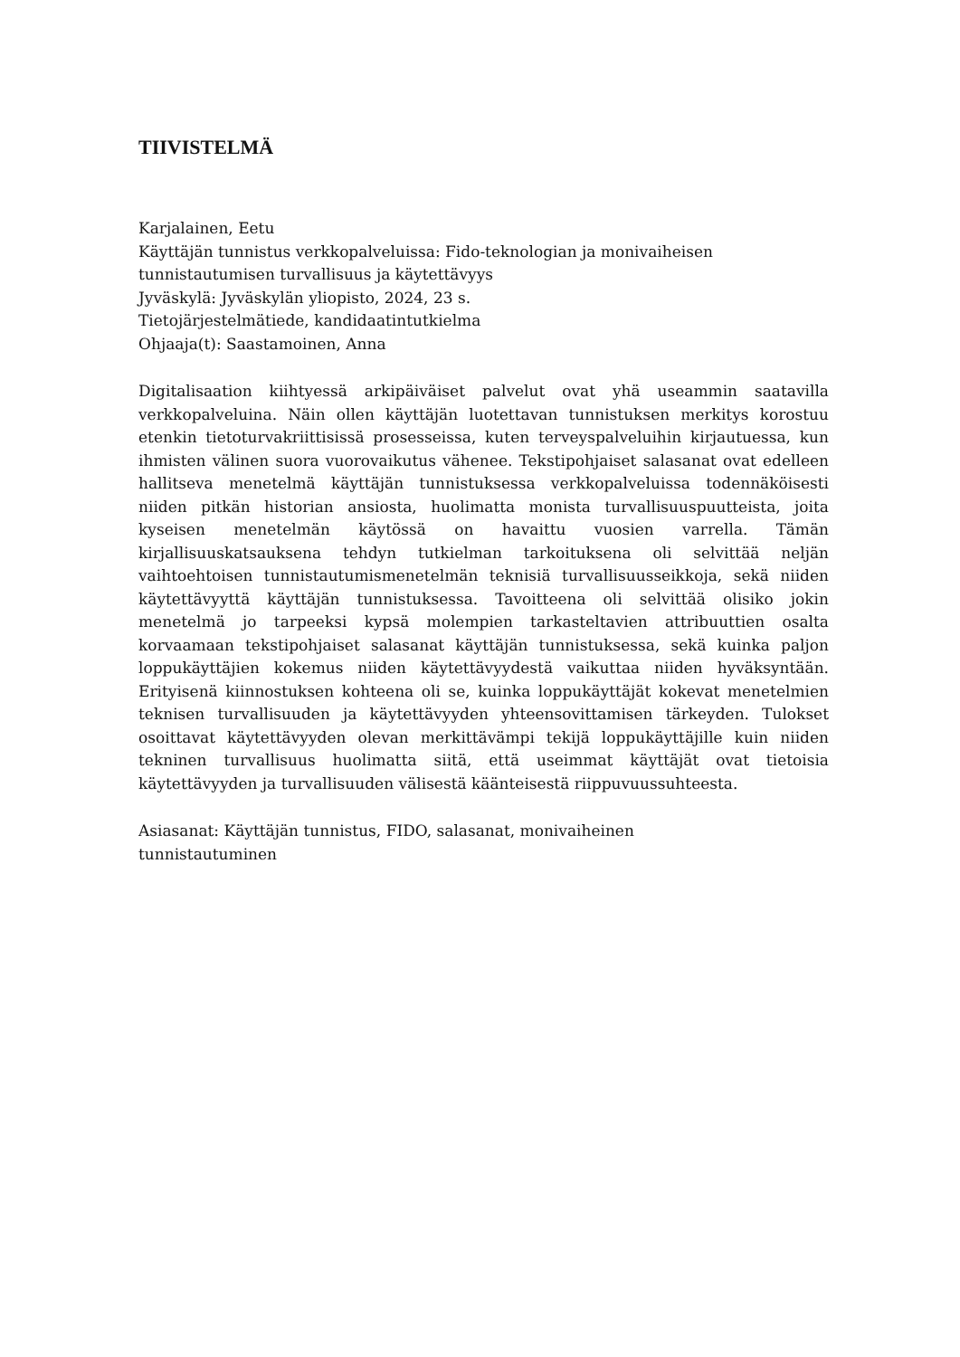TIIVISTELMÄ
Karjalainen, Eetu
Käyttäjän tunnistus verkkopalveluissa: Fido-teknologian ja monivaiheisen tunnistautumisen turvallisuus ja käytettävyys
Jyväskylä: Jyväskylän yliopisto, 2024, 23 s.
Tietojärjestelmätiede, kandidaatintutkielma
Ohjaaja(t): Saastamoinen, Anna
Digitalisaation kiihtyessä arkipäiväiset palvelut ovat yhä useammin saatavilla verkkopalveluina. Näin ollen käyttäjän luotettavan tunnistuksen merkitys korostuu etenkin tietoturvakriittisissä prosesseissa, kuten terveyspalveluihin kirjautuessa, kun ihmisten välinen suora vuorovaikutus vähenee. Tekstipohjaiset salasanat ovat edelleen hallitseva menetelmä käyttäjän tunnistuksessa verkkopalveluissa todennäköisesti niiden pitkän historian ansiosta, huolimatta monista turvallisuuspuutteista, joita kyseisen menetelmän käytössä on havaittu vuosien varrella. Tämän kirjallisuuskatsauksena tehdyn tutkielman tarkoituksena oli selvittää neljän vaihtoehtoisen tunnistautumismenetelmän teknisiä turvallisuusseikkoja, sekä niiden käytettävyyttä käyttäjän tunnistuksessa. Tavoitteena oli selvittää olisiko jokin menetelmä jo tarpeeksi kypsä molempien tarkasteltavien attribuuttien osalta korvaamaan tekstipohjaiset salasanat käyttäjän tunnistuksessa, sekä kuinka paljon loppukäyttäjien kokemus niiden käytettävyydestä vaikuttaa niiden hyväksyntään. Erityisenä kiinnostuksen kohteena oli se, kuinka loppukäyttäjät kokevat menetelmien teknisen turvallisuuden ja käytettävyyden yhteensovittamisen tärkeyden. Tulokset osoittavat käytettävyyden olevan merkittävämpi tekijä loppukäyttäjille kuin niiden tekninen turvallisuus huolimatta siitä, että useimmat käyttäjät ovat tietoisia käytettävyyden ja turvallisuuden välisestä käänteisestä riippuvuussuhteesta.
Asiasanat: Käyttäjän tunnistus, FIDO, salasanat, monivaiheinen
tunnistautuminen